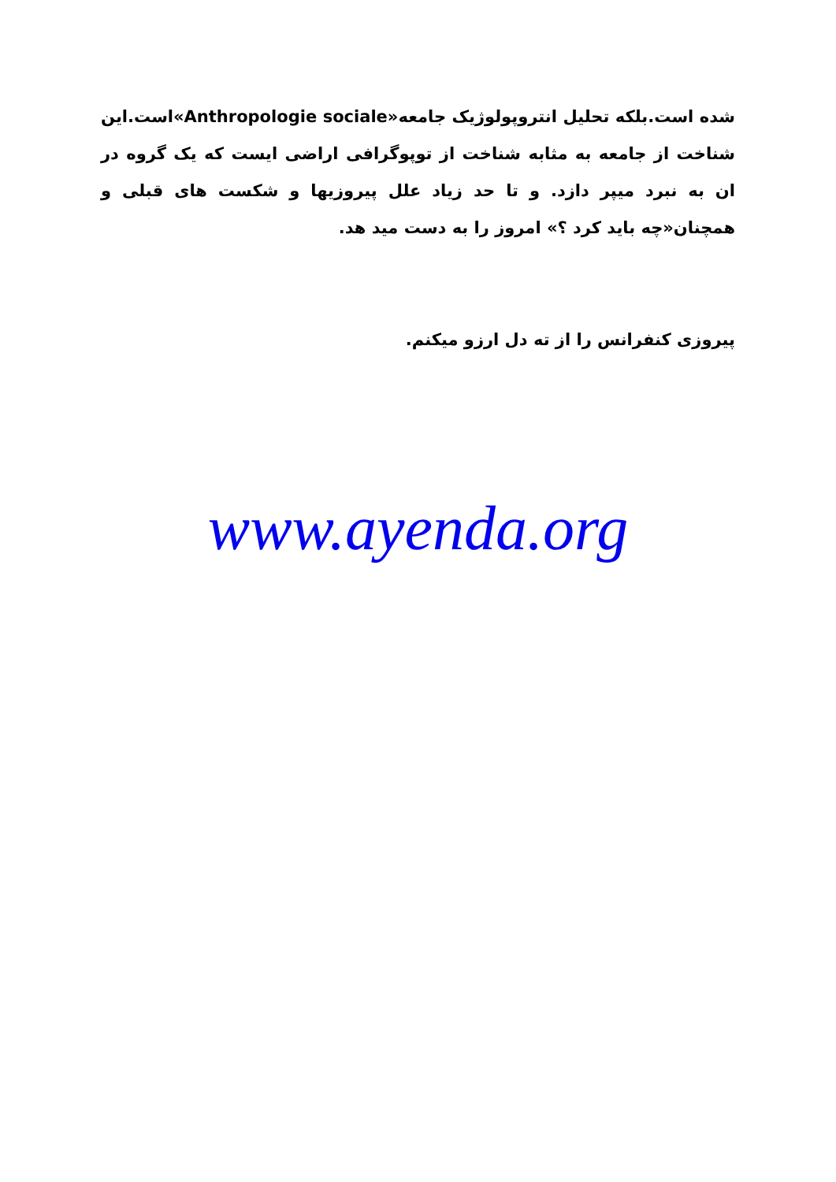شده است.بلکه تحلیل انتروپولوژیک جامعه«Anthropologie sociale»است.این شناخت از جامعه به مثابه شناخت از توپوگرافی اراضی ایست که یک گروه در ان به نبرد میپر دازد. و تا حد زیاد علل پیروزیها و شکست های قبلی و همچنان«چه باید کرد ؟» امروز را به دست مید هد.
پیروزی کنفرانس را از ته دل ارزو میکنم.
www.ayenda.org